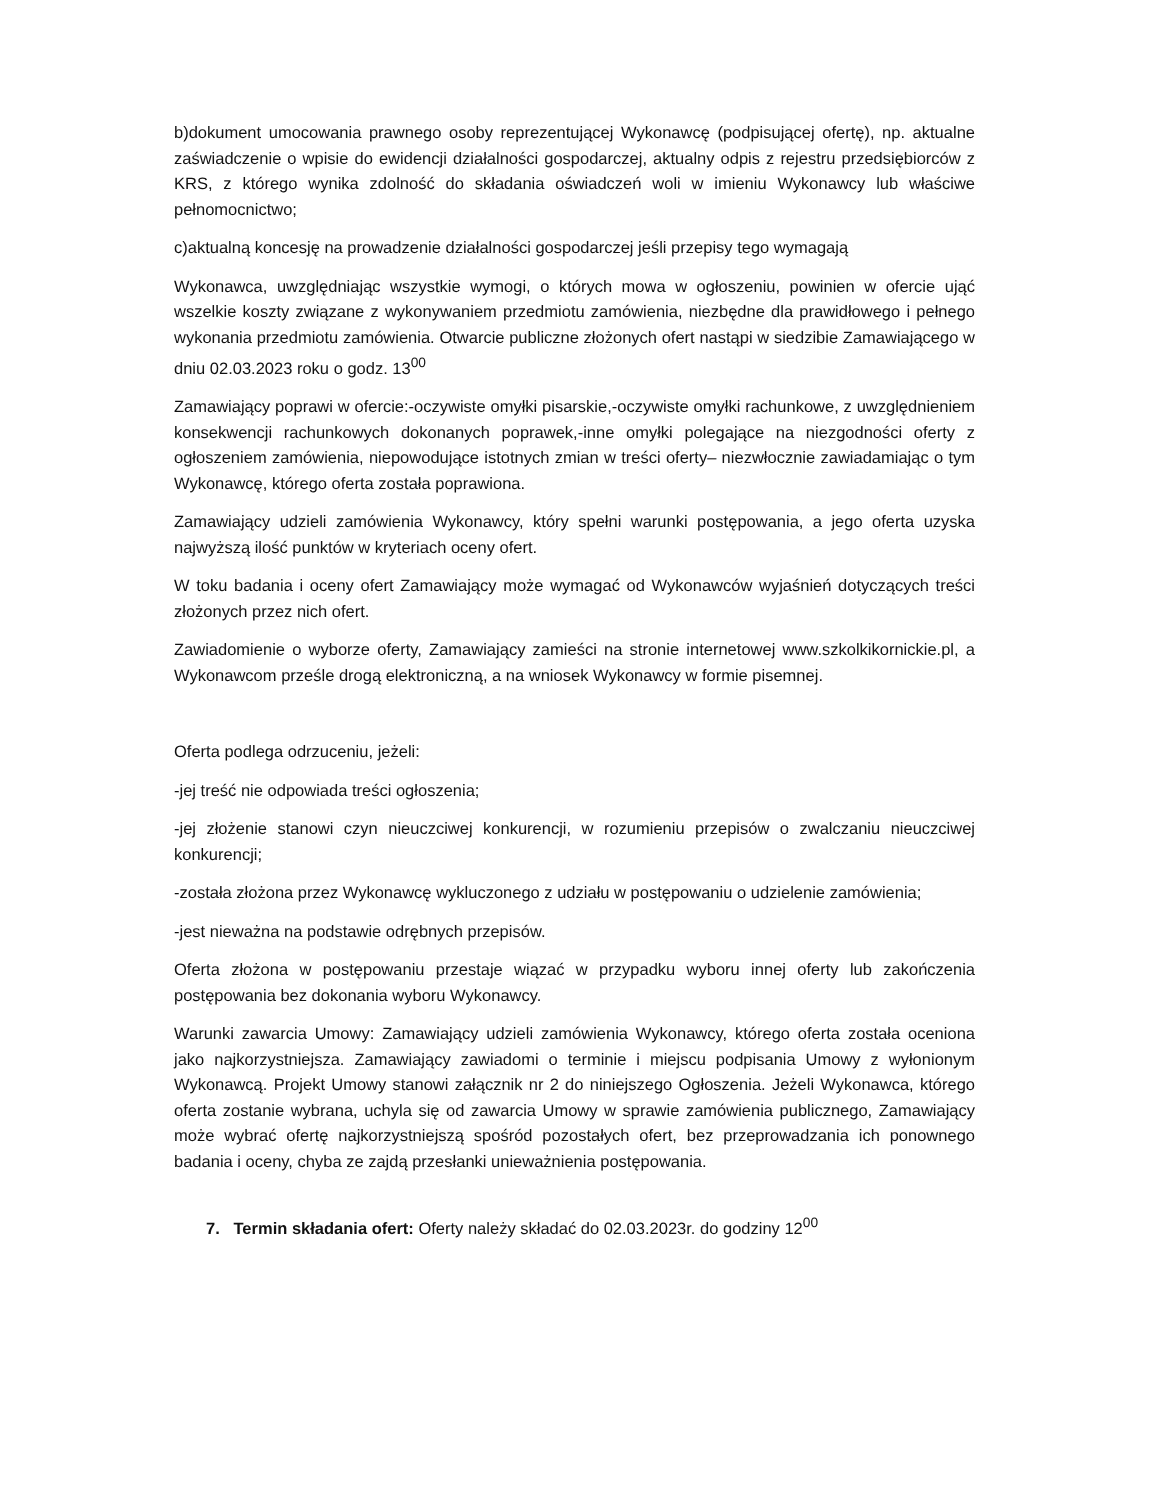b)dokument umocowania prawnego osoby reprezentującej Wykonawcę (podpisującej ofertę), np. aktualne zaświadczenie o wpisie do ewidencji działalności gospodarczej, aktualny odpis z rejestru przedsiębiorców z KRS, z którego wynika zdolność do składania oświadczeń woli w imieniu Wykonawcy lub właściwe pełnomocnictwo;
c)aktualną koncesję na prowadzenie działalności gospodarczej jeśli przepisy tego wymagają
Wykonawca, uwzględniając wszystkie wymogi, o których mowa w ogłoszeniu, powinien w ofercie ująć wszelkie koszty związane z wykonywaniem przedmiotu zamówienia, niezbędne dla prawidłowego i pełnego wykonania przedmiotu zamówienia. Otwarcie publiczne złożonych ofert nastąpi w siedzibie Zamawiającego w dniu 02.03.2023 roku o godz. 13<sup>00</sup>
Zamawiający poprawi w ofercie:-oczywiste omyłki pisarskie,-oczywiste omyłki rachunkowe, z uwzględnieniem konsekwencji rachunkowych dokonanych poprawek,-inne omyłki polegające na niezgodności oferty z ogłoszeniem zamówienia, niepowodujące istotnych zmian w treści oferty– niezwłocznie zawiadamiając o tym Wykonawcę, którego oferta została poprawiona.
Zamawiający udzieli zamówienia Wykonawcy, który spełni warunki postępowania, a jego oferta uzyska najwyższą ilość punktów w kryteriach oceny ofert.
W toku badania i oceny ofert Zamawiający może wymagać od Wykonawców wyjaśnień dotyczących treści złożonych przez nich ofert.
Zawiadomienie o wyborze oferty, Zamawiający zamieści na stronie internetowej www.szkolkikornickie.pl, a Wykonawcom prześle drogą elektroniczną, a na wniosek Wykonawcy w formie pisemnej.
Oferta podlega odrzuceniu, jeżeli:
-jej treść nie odpowiada treści ogłoszenia;
-jej złożenie stanowi czyn nieuczciwej konkurencji, w rozumieniu przepisów o zwalczaniu nieuczciwej konkurencji;
-została złożona przez Wykonawcę wykluczonego z udziału w postępowaniu o udzielenie zamówienia;
-jest nieważna na podstawie odrębnych przepisów.
Oferta złożona w postępowaniu przestaje wiązać w przypadku wyboru innej oferty lub zakończenia postępowania bez dokonania wyboru Wykonawcy.
Warunki zawarcia Umowy: Zamawiający udzieli zamówienia Wykonawcy, którego oferta została oceniona jako najkorzystniejsza. Zamawiający zawiadomi o terminie i miejscu podpisania Umowy z wyłonionym Wykonawcą. Projekt Umowy stanowi załącznik nr 2 do niniejszego Ogłoszenia. Jeżeli Wykonawca, którego oferta zostanie wybrana, uchyla się od zawarcia Umowy w sprawie zamówienia publicznego, Zamawiający może wybrać ofertę najkorzystniejszą spośród pozostałych ofert, bez przeprowadzania ich ponownego badania i oceny, chyba ze zajdą przesłanki unieważnienia postępowania.
7. Termin składania ofert: Oferty należy składać do 02.03.2023r. do godziny 12<sup>00</sup>